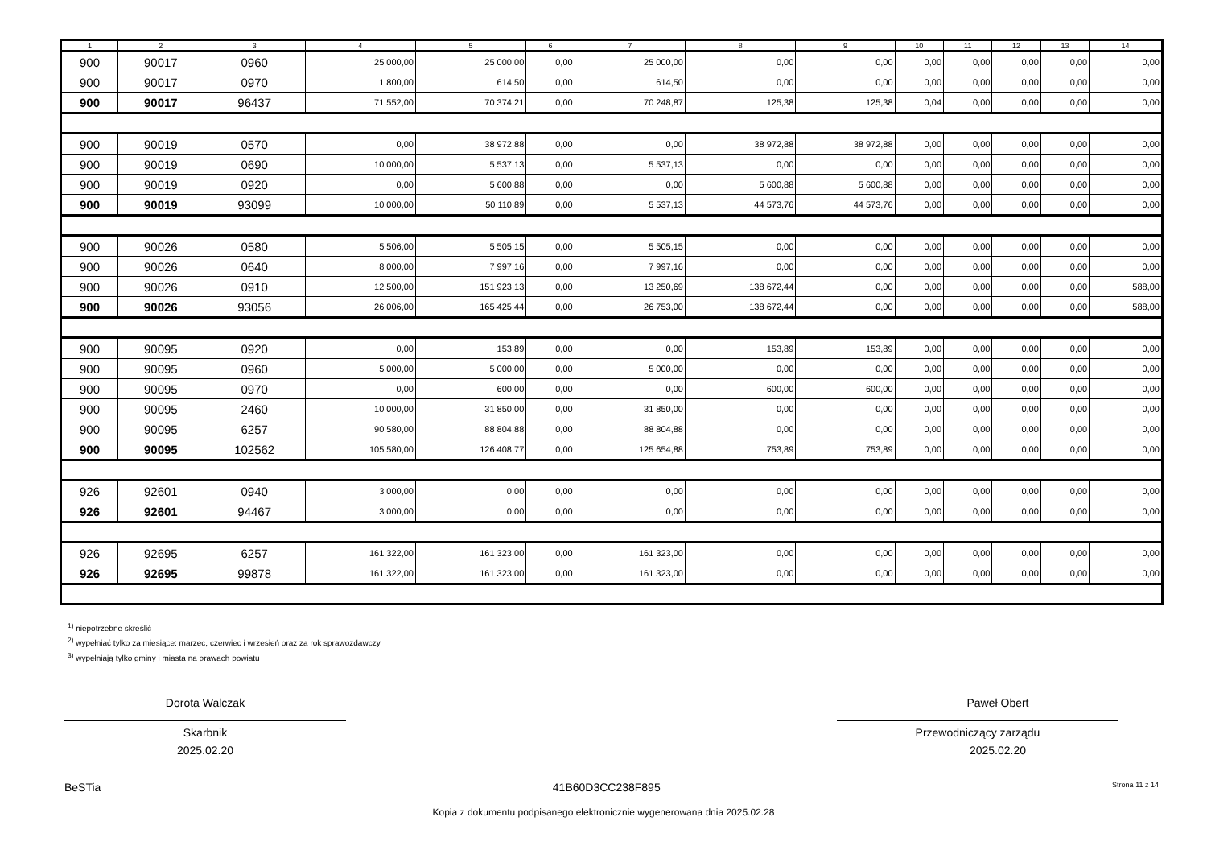| 1 | 2 | 3 | 4 | 5 | 6 | 7 | 8 | 9 | 10 | 11 | 12 | 13 | 14 |
| --- | --- | --- | --- | --- | --- | --- | --- | --- | --- | --- | --- | --- | --- |
| 900 | 90017 | 0960 | 25 000,00 | 25 000,00 | 0,00 | 25 000,00 | 0,00 | 0,00 | 0,00 | 0,00 | 0,00 | 0,00 | 0,00 |
| 900 | 90017 | 0970 | 1 800,00 | 614,50 | 0,00 | 614,50 | 0,00 | 0,00 | 0,00 | 0,00 | 0,00 | 0,00 | 0,00 |
| 900 | 90017 | 96437 | 71 552,00 | 70 374,21 | 0,00 | 70 248,87 | 125,38 | 125,38 | 0,04 | 0,00 | 0,00 | 0,00 | 0,00 |
| 900 | 90019 | 0570 | 0,00 | 38 972,88 | 0,00 | 0,00 | 38 972,88 | 38 972,88 | 0,00 | 0,00 | 0,00 | 0,00 | 0,00 |
| 900 | 90019 | 0690 | 10 000,00 | 5 537,13 | 0,00 | 5 537,13 | 0,00 | 0,00 | 0,00 | 0,00 | 0,00 | 0,00 | 0,00 |
| 900 | 90019 | 0920 | 0,00 | 5 600,88 | 0,00 | 0,00 | 5 600,88 | 5 600,88 | 0,00 | 0,00 | 0,00 | 0,00 | 0,00 |
| 900 | 90019 | 93099 | 10 000,00 | 50 110,89 | 0,00 | 5 537,13 | 44 573,76 | 44 573,76 | 0,00 | 0,00 | 0,00 | 0,00 | 0,00 |
| 900 | 90026 | 0580 | 5 506,00 | 5 505,15 | 0,00 | 5 505,15 | 0,00 | 0,00 | 0,00 | 0,00 | 0,00 | 0,00 | 0,00 |
| 900 | 90026 | 0640 | 8 000,00 | 7 997,16 | 0,00 | 7 997,16 | 0,00 | 0,00 | 0,00 | 0,00 | 0,00 | 0,00 | 0,00 |
| 900 | 90026 | 0910 | 12 500,00 | 151 923,13 | 0,00 | 13 250,69 | 138 672,44 | 0,00 | 0,00 | 0,00 | 0,00 | 0,00 | 588,00 |
| 900 | 90026 | 93056 | 26 006,00 | 165 425,44 | 0,00 | 26 753,00 | 138 672,44 | 0,00 | 0,00 | 0,00 | 0,00 | 0,00 | 588,00 |
| 900 | 90095 | 0920 | 0,00 | 153,89 | 0,00 | 0,00 | 153,89 | 153,89 | 0,00 | 0,00 | 0,00 | 0,00 | 0,00 |
| 900 | 90095 | 0960 | 5 000,00 | 5 000,00 | 0,00 | 5 000,00 | 0,00 | 0,00 | 0,00 | 0,00 | 0,00 | 0,00 | 0,00 |
| 900 | 90095 | 0970 | 0,00 | 600,00 | 0,00 | 0,00 | 600,00 | 600,00 | 0,00 | 0,00 | 0,00 | 0,00 | 0,00 |
| 900 | 90095 | 2460 | 10 000,00 | 31 850,00 | 0,00 | 31 850,00 | 0,00 | 0,00 | 0,00 | 0,00 | 0,00 | 0,00 | 0,00 |
| 900 | 90095 | 6257 | 90 580,00 | 88 804,88 | 0,00 | 88 804,88 | 0,00 | 0,00 | 0,00 | 0,00 | 0,00 | 0,00 | 0,00 |
| 900 | 90095 | 102562 | 105 580,00 | 126 408,77 | 0,00 | 125 654,88 | 753,89 | 753,89 | 0,00 | 0,00 | 0,00 | 0,00 | 0,00 |
| 926 | 92601 | 0940 | 3 000,00 | 0,00 | 0,00 | 0,00 | 0,00 | 0,00 | 0,00 | 0,00 | 0,00 | 0,00 | 0,00 |
| 926 | 92601 | 94467 | 3 000,00 | 0,00 | 0,00 | 0,00 | 0,00 | 0,00 | 0,00 | 0,00 | 0,00 | 0,00 | 0,00 |
| 926 | 92695 | 6257 | 161 322,00 | 161 323,00 | 0,00 | 161 323,00 | 0,00 | 0,00 | 0,00 | 0,00 | 0,00 | 0,00 | 0,00 |
| 926 | 92695 | 99878 | 161 322,00 | 161 323,00 | 0,00 | 161 323,00 | 0,00 | 0,00 | 0,00 | 0,00 | 0,00 | 0,00 | 0,00 |
<sup>1)</sup> niepotrzebne skreślić
<sup>2)</sup> wypełniać tylko za miesiące: marzec, czerwiec i wrzesień oraz za rok sprawozdawczy
<sup>3)</sup> wypełniają tylko gminy i miasta na prawach powiatu
Dorota Walczak
Skarbnik
2025.02.20
Paweł Obert
Przewodniczący zarządu
2025.02.20
BeSTia 41B60D3CC238F895 Strona 11 z 14
Kopia z dokumentu podpisanego elektronicznie wygenerowana dnia 2025.02.28